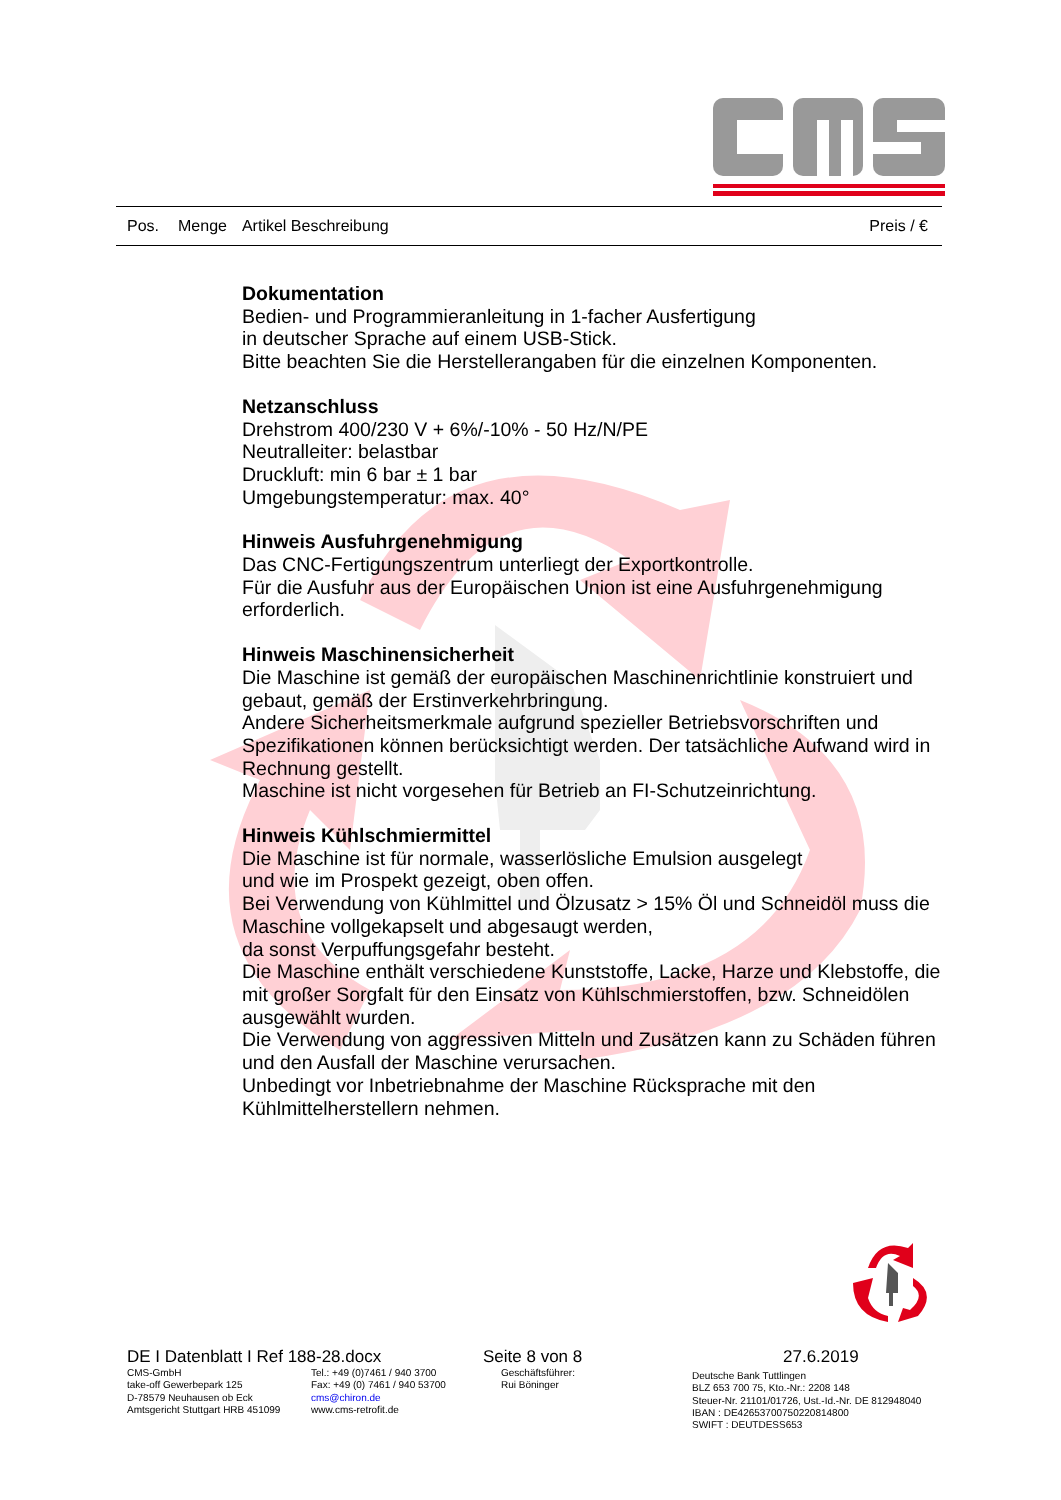Pos. Menge Artikel Beschreibung Preis / €
Dokumentation
Bedien- und Programmieranleitung in 1-facher Ausfertigung
in deutscher Sprache auf einem USB-Stick.
Bitte beachten Sie die Herstellerangaben für die einzelnen Komponenten.
Netzanschluss
Drehstrom 400/230 V + 6%/-10% - 50 Hz/N/PE
Neutralleiter: belastbar
Druckluft: min 6 bar ± 1 bar
Umgebungstemperatur: max. 40°
Hinweis Ausfuhrgenehmigung
Das CNC-Fertigungszentrum unterliegt der Exportkontrolle.
Für die Ausfuhr aus der Europäischen Union ist eine Ausfuhrgenehmigung erforderlich.
Hinweis Maschinensicherheit
Die Maschine ist gemäß der europäischen Maschinenrichtlinie konstruiert und gebaut, gemäß der Erstinverkehrbringung.
Andere Sicherheitsmerkmale aufgrund spezieller Betriebsvorschriften und Spezifikationen können berücksichtigt werden. Der tatsächliche Aufwand wird in Rechnung gestellt.
Maschine ist nicht vorgesehen für Betrieb an FI-Schutzeinrichtung.
Hinweis Kühlschmiermittel
Die Maschine ist für normale, wasserlösliche Emulsion ausgelegt
und wie im Prospekt gezeigt, oben offen.
Bei Verwendung von Kühlmittel und Ölzusatz > 15% Öl und Schneidöl muss die Maschine vollgekapselt und abgesaugt werden,
da sonst Verpuffungsgefahr besteht.
Die Maschine enthält verschiedene Kunststoffe, Lacke, Harze und Klebstoffe, die mit großer Sorgfalt für den Einsatz von Kühlschmierstoffen, bzw. Schneidölen ausgewählt wurden.
Die Verwendung von aggressiven Mitteln und Zusätzen kann zu Schäden führen und den Ausfall der Maschine verursachen.
Unbedingt vor Inbetriebnahme der Maschine Rücksprache mit den Kühlmittelherstellern nehmen.
DE I Datenblatt I Ref 188-28.docx Seite 8 von 8 27.6.2019
CMS-GmbH
take-off Gewerbepark 125
D-78579 Neuhausen ob Eck
Amtsgericht Stuttgart HRB 451099
Tel.: +49 (0)7461 / 940 3700
Fax: +49 (0) 7461 / 940 53700
cms@chiron.de
www.cms-retrofit.de
Geschäftsführer:
Rui Böninger
Deutsche Bank Tuttlingen
BLZ 653 700 75, Kto.-Nr.: 2208 148
Steuer-Nr. 21101/01726, Ust.-Id.-Nr. DE 812948040
IBAN : DE42653700750220814800
SWIFT : DEUTDESS653